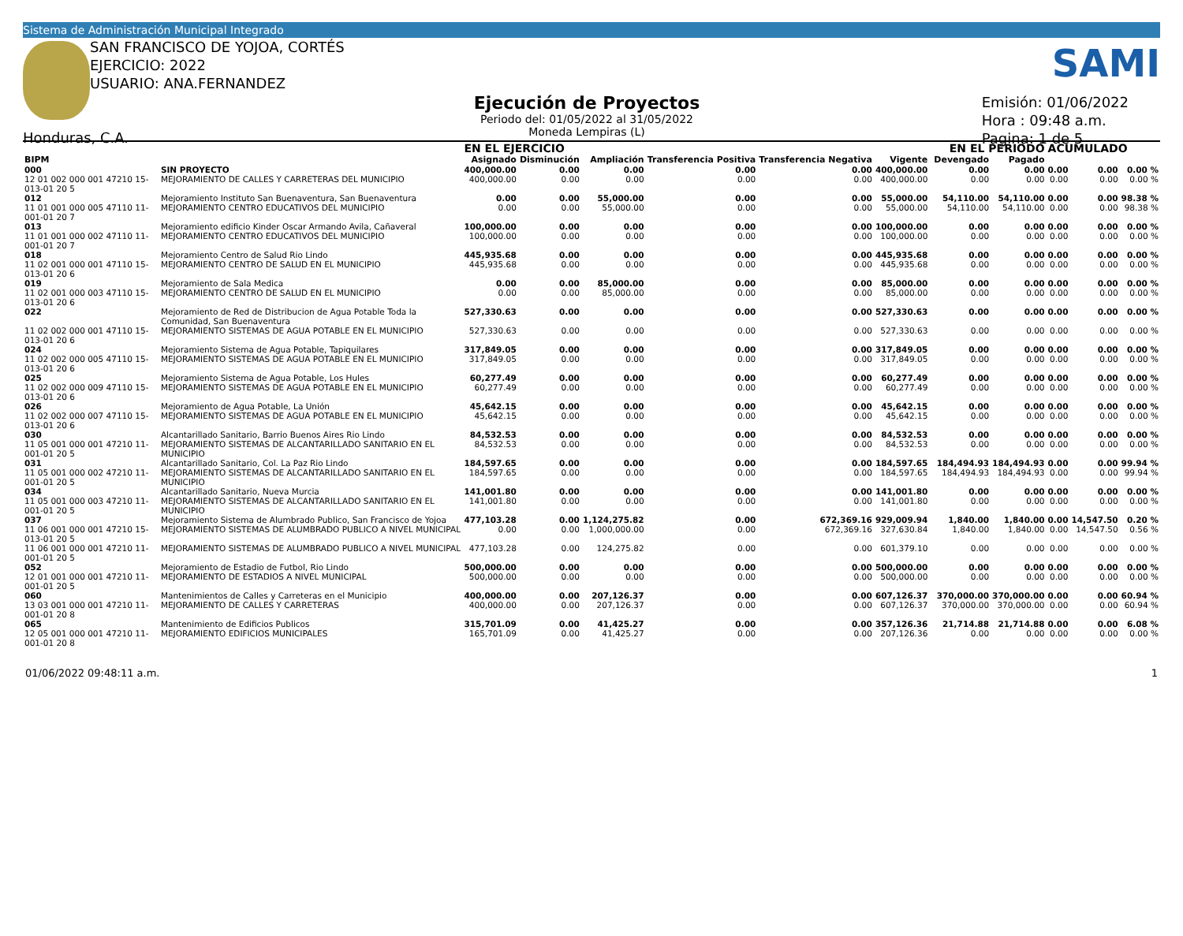Sistema de Administración Municipal Integrado
SAN FRANCISCO DE YOJOA, CORTÉS
EJERCICIO: 2022
USUARIO: ANA.FERNANDEZ
SAMI
Ejecución de Proyectos
Periodo del: 01/05/2022 al 31/05/2022
Moneda Lempiras (L)
Emisión: 01/06/2022
Hora : 09:48 a.m.
Pagina: 1 de 5
Honduras, C.A.
| | | | EN EL EJERCICIO | | | | | | | EN EL PERIODO | | ACUMULADO | | |
| --- | --- | --- | --- | --- | --- | --- | --- | --- | --- | --- | --- | --- | --- | --- |
| BIPM | | | Asignado | Disminución | Ampliación | Transferencia Positiva | Transferencia Negativa | Vigente | | Devengado | Pagado | | | |
| 000 | SIN PROYECTO | | 400,000.00 | 0.00 | 0.00 | 0.00 | 0.00 | 400,000.00 | | 0.00 | 0.00 | 0.00 | 0.00 | 0.00 % |
| 12 01 002 000 001 47210 15-013-01 20 5 | | MEJORAMIENTO DE CALLES Y CARRETERAS DEL MUNICIPIO | 400,000.00 | 0.00 | 0.00 | 0.00 | 0.00 | 400,000.00 | | 0.00 | 0.00 | 0.00 | 0.00 | 0.00 % |
| 012 | Mejoramiento Instituto San Buenaventura, San Buenaventura | | 0.00 | 0.00 | 55,000.00 | 0.00 | 0.00 | 55,000.00 | | 54,110.00 | 54,110.00 | 0.00 | 0.00 | 98.38 % |
| 11 01 001 000 005 47110 11-001-01 20 7 | | MEJORAMIENTO CENTRO EDUCATIVOS DEL MUNICIPIO | 0.00 | 0.00 | 55,000.00 | 0.00 | 0.00 | 55,000.00 | | 54,110.00 | 54,110.00 | 0.00 | 0.00 | 98.38 % |
| 013 | Mejoramiento edificio Kinder Oscar Armando Avila, Cañaveral | | 100,000.00 | 0.00 | 0.00 | 0.00 | 0.00 | 100,000.00 | | 0.00 | 0.00 | 0.00 | 0.00 | 0.00 % |
| 11 01 001 000 002 47110 11-001-01 20 7 | | MEJORAMIENTO CENTRO EDUCATIVOS DEL MUNICIPIO | 100,000.00 | 0.00 | 0.00 | 0.00 | 0.00 | 100,000.00 | | 0.00 | 0.00 | 0.00 | 0.00 | 0.00 % |
| 018 | Mejoramiento Centro de Salud Rio Lindo | | 445,935.68 | 0.00 | 0.00 | 0.00 | 0.00 | 445,935.68 | | 0.00 | 0.00 | 0.00 | 0.00 | 0.00 % |
| 11 02 001 000 001 47110 15-013-01 20 6 | | MEJORAMIENTO CENTRO DE SALUD EN EL MUNICIPIO | 445,935.68 | 0.00 | 0.00 | 0.00 | 0.00 | 445,935.68 | | 0.00 | 0.00 | 0.00 | 0.00 | 0.00 % |
| 019 | Mejoramiento de Sala Medica | | 0.00 | 0.00 | 85,000.00 | 0.00 | 0.00 | 85,000.00 | | 0.00 | 0.00 | 0.00 | 0.00 | 0.00 % |
| 11 02 001 000 003 47110 15-013-01 20 6 | | MEJORAMIENTO CENTRO DE SALUD EN EL MUNICIPIO | 0.00 | 0.00 | 85,000.00 | 0.00 | 0.00 | 85,000.00 | | 0.00 | 0.00 | 0.00 | 0.00 | 0.00 % |
| 022 | Mejoramiento de Red de Distribucion de Agua Potable Toda la Comunidad, San Buenaventura | | 527,330.63 | 0.00 | 0.00 | 0.00 | 0.00 | 527,330.63 | | 0.00 | 0.00 | 0.00 | 0.00 | 0.00 % |
| 11 02 002 000 001 47110 15-013-01 20 6 | | MEJORAMIENTO SISTEMAS DE AGUA POTABLE EN EL MUNICIPIO | 527,330.63 | 0.00 | 0.00 | 0.00 | 0.00 | 527,330.63 | | 0.00 | 0.00 | 0.00 | 0.00 | 0.00 % |
| 024 | Mejoramiento Sistema de Agua Potable, Tapiquilares | | 317,849.05 | 0.00 | 0.00 | 0.00 | 0.00 | 317,849.05 | | 0.00 | 0.00 | 0.00 | 0.00 | 0.00 % |
| 11 02 002 000 005 47110 15-013-01 20 6 | | MEJORAMIENTO SISTEMAS DE AGUA POTABLE EN EL MUNICIPIO | 317,849.05 | 0.00 | 0.00 | 0.00 | 0.00 | 317,849.05 | | 0.00 | 0.00 | 0.00 | 0.00 | 0.00 % |
| 025 | Mejoramiento Sistema de Agua Potable, Los Hules | | 60,277.49 | 0.00 | 0.00 | 0.00 | 0.00 | 60,277.49 | | 0.00 | 0.00 | 0.00 | 0.00 | 0.00 % |
| 11 02 002 000 009 47110 15-013-01 20 6 | | MEJORAMIENTO SISTEMAS DE AGUA POTABLE EN EL MUNICIPIO | 60,277.49 | 0.00 | 0.00 | 0.00 | 0.00 | 60,277.49 | | 0.00 | 0.00 | 0.00 | 0.00 | 0.00 % |
| 026 | Mejoramiento de Agua Potable, La Unión | | 45,642.15 | 0.00 | 0.00 | 0.00 | 0.00 | 45,642.15 | | 0.00 | 0.00 | 0.00 | 0.00 | 0.00 % |
| 11 02 002 000 007 47110 15-013-01 20 6 | | MEJORAMIENTO SISTEMAS DE AGUA POTABLE EN EL MUNICIPIO | 45,642.15 | 0.00 | 0.00 | 0.00 | 0.00 | 45,642.15 | | 0.00 | 0.00 | 0.00 | 0.00 | 0.00 % |
| 030 | Alcantarillado Sanitario, Barrio Buenos Aires Rio Lindo | | 84,532.53 | 0.00 | 0.00 | 0.00 | 0.00 | 84,532.53 | | 0.00 | 0.00 | 0.00 | 0.00 | 0.00 % |
| 11 05 001 000 001 47210 11-001-01 20 5 | | MEJORAMIENTO SISTEMAS DE ALCANTARILLADO SANITARIO EN EL MUNICIPIO | 84,532.53 | 0.00 | 0.00 | 0.00 | 0.00 | 84,532.53 | | 0.00 | 0.00 | 0.00 | 0.00 | 0.00 % |
| 031 | Alcantarillado Sanitario, Col. La Paz Rio Lindo | | 184,597.65 | 0.00 | 0.00 | 0.00 | 0.00 | 184,597.65 | | 184,494.93 | 184,494.93 | 0.00 | 0.00 | 99.94 % |
| 11 05 001 000 002 47210 11-001-01 20 5 | | MEJORAMIENTO SISTEMAS DE ALCANTARILLADO SANITARIO EN EL MUNICIPIO | 184,597.65 | 0.00 | 0.00 | 0.00 | 0.00 | 184,597.65 | | 184,494.93 | 184,494.93 | 0.00 | 0.00 | 99.94 % |
| 034 | Alcantarillado Sanitario, Nueva Murcia | | 141,001.80 | 0.00 | 0.00 | 0.00 | 0.00 | 141,001.80 | | 0.00 | 0.00 | 0.00 | 0.00 | 0.00 % |
| 11 05 001 000 003 47210 11-001-01 20 5 | | MEJORAMIENTO SISTEMAS DE ALCANTARILLADO SANITARIO EN EL MUNICIPIO | 141,001.80 | 0.00 | 0.00 | 0.00 | 0.00 | 141,001.80 | | 0.00 | 0.00 | 0.00 | 0.00 | 0.00 % |
| 037 | Mejoramiento Sistema de Alumbrado Publico, San Francisco de Yojoa | | 477,103.28 | 0.00 | 1,124,275.82 | 0.00 | 672,369.16 | 929,009.94 | | 1,840.00 | 1,840.00 | 0.00 | 14,547.50 | 0.20 % |
| 11 06 001 000 001 47210 15-013-01 20 5 | | MEJORAMIENTO SISTEMAS DE ALUMBRADO PUBLICO A NIVEL MUNICIPAL | 0.00 | 0.00 | 1,000,000.00 | 0.00 | 672,369.16 | 327,630.84 | | 1,840.00 | 1,840.00 | 0.00 | 14,547.50 | 0.56 % |
| 11 06 001 000 001 47210 11-001-01 20 5 | | MEJORAMIENTO SISTEMAS DE ALUMBRADO PUBLICO A NIVEL MUNICIPAL | 477,103.28 | 0.00 | 124,275.82 | 0.00 | 0.00 | 601,379.10 | | 0.00 | 0.00 | 0.00 | 0.00 | 0.00 % |
| 052 | Mejoramiento de Estadio de Futbol, Rio Lindo | | 500,000.00 | 0.00 | 0.00 | 0.00 | 0.00 | 500,000.00 | | 0.00 | 0.00 | 0.00 | 0.00 | 0.00 % |
| 12 01 001 000 001 47210 11-001-01 20 5 | | MEJORAMIENTO DE ESTADIOS A NIVEL MUNICIPAL | 500,000.00 | 0.00 | 0.00 | 0.00 | 0.00 | 500,000.00 | | 0.00 | 0.00 | 0.00 | 0.00 | 0.00 % |
| 060 | Mantenimientos de Calles y Carreteras en el Municipio | | 400,000.00 | 0.00 | 207,126.37 | 0.00 | 0.00 | 607,126.37 | | 370,000.00 | 370,000.00 | 0.00 | 0.00 | 60.94 % |
| 13 03 001 000 001 47210 11-001-01 20 8 | | MEJORAMIENTO DE CALLES Y CARRETERAS | 400,000.00 | 0.00 | 207,126.37 | 0.00 | 0.00 | 607,126.37 | | 370,000.00 | 370,000.00 | 0.00 | 0.00 | 60.94 % |
| 065 | Mantenimiento de Edificios Publicos | | 315,701.09 | 0.00 | 41,425.27 | 0.00 | 0.00 | 357,126.36 | | 21,714.88 | 21,714.88 | 0.00 | 0.00 | 6.08 % |
| 12 05 001 000 001 47210 11-001-01 20 8 | | MEJORAMIENTO EDIFICIOS MUNICIPALES | 165,701.09 | 0.00 | 41,425.27 | 0.00 | 0.00 | 207,126.36 | | 0.00 | 0.00 | 0.00 | 0.00 | 0.00 % |
01/06/2022 09:48:11 a.m. 1